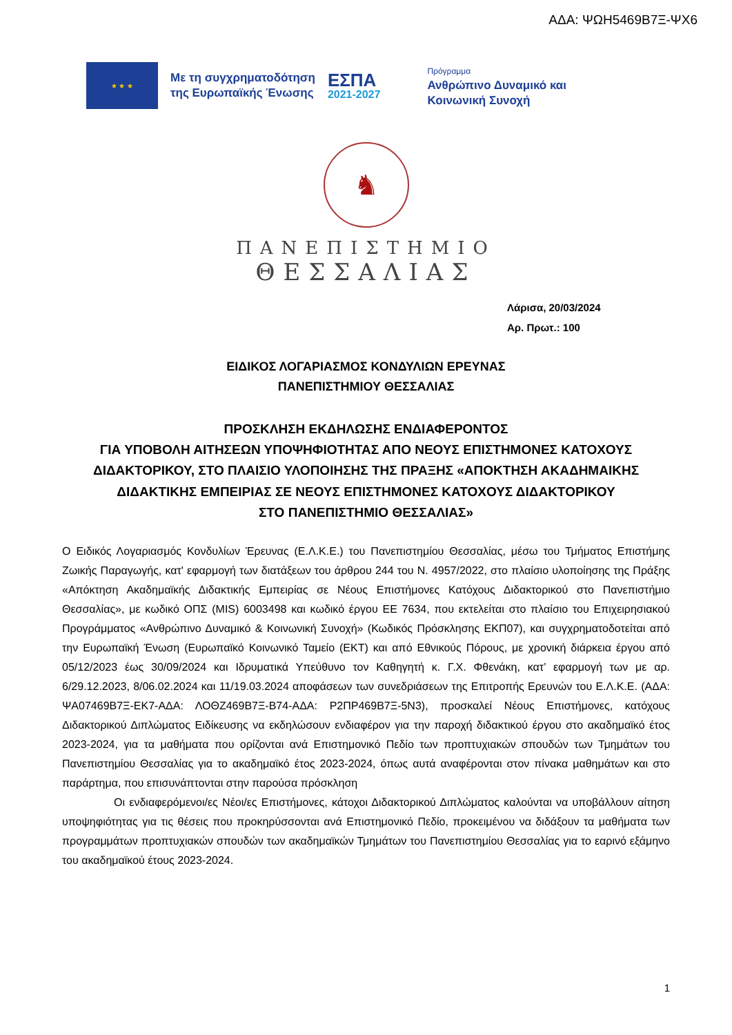ΑΔΑ: ΨΩΗ5469Β7Ξ-ΨΧ6
★ ★ ★
Με τη συγχρηματοδότηση
της Ευρωπαϊκής Ένωσης
ΕΣΠΑ
2021-2027
Πρόγραμμα
Ανθρώπινο Δυναμικό και
Κοινωνική Συνοχή
♞
ΠΑΝΕΠΙΣΤΗΜΙΟ
ΘΕΣΣΑΛΙΑΣ
Λάρισα, 20/03/2024
Αρ. Πρωτ.: 100
ΕΙΔΙΚΟΣ ΛΟΓΑΡΙΑΣΜΟΣ ΚΟΝΔΥΛΙΩΝ ΕΡΕΥΝΑΣ
ΠΑΝΕΠΙΣΤΗΜΙΟΥ ΘΕΣΣΑΛΙΑΣ
ΠΡΟΣΚΛΗΣΗ ΕΚΔΗΛΩΣΗΣ ΕΝΔΙΑΦΕΡΟΝΤΟΣ
ΓΙΑ ΥΠΟΒΟΛΗ ΑΙΤΗΣΕΩΝ ΥΠΟΨΗΦΙΟΤΗΤΑΣ ΑΠΟ ΝΕΟΥΣ ΕΠΙΣΤΗΜΟΝΕΣ ΚΑΤΟΧΟΥΣ ΔΙΔΑΚΤΟΡΙΚΟΥ, ΣΤΟ ΠΛΑΙΣΙΟ ΥΛΟΠΟΙΗΣΗΣ ΤΗΣ ΠΡΑΞΗΣ «ΑΠΟΚΤΗΣΗ ΑΚΑΔΗΜΑΙΚΗΣ ΔΙΔΑΚΤΙΚΗΣ ΕΜΠΕΙΡΙΑΣ ΣΕ ΝΕΟΥΣ ΕΠΙΣΤΗΜΟΝΕΣ ΚΑΤΟΧΟΥΣ ΔΙΔΑΚΤΟΡΙΚΟΥ
ΣΤΟ ΠΑΝΕΠΙΣΤΗΜΙΟ ΘΕΣΣΑΛΙΑΣ»
Ο Ειδικός Λογαριασμός Κονδυλίων Έρευνας (Ε.Λ.Κ.Ε.) του Πανεπιστημίου Θεσσαλίας, μέσω του Τμήματος Επιστήμης Ζωικής Παραγωγής, κατ' εφαρμογή των διατάξεων του άρθρου 244 του Ν. 4957/2022, στο πλαίσιο υλοποίησης της Πράξης «Απόκτηση Ακαδημαϊκής Διδακτικής Εμπειρίας σε Νέους Επιστήμονες Κατόχους Διδακτορικού στο Πανεπιστήμιο Θεσσαλίας», με κωδικό ΟΠΣ (MIS) 6003498 και κωδικό έργου ΕΕ 7634, που εκτελείται στο πλαίσιο του Επιχειρησιακού Προγράμματος «Ανθρώπινο Δυναμικό & Κοινωνική Συνοχή» (Κωδικός Πρόσκλησης ΕΚΠ07), και συγχρηματοδοτείται από την Ευρωπαϊκή Ένωση (Ευρωπαϊκό Κοινωνικό Ταμείο (ΕΚΤ) και από Εθνικούς Πόρους, με χρονική διάρκεια έργου από 05/12/2023 έως 30/09/2024 και Ιδρυματικά Υπεύθυνο τον Καθηγητή κ. Γ.Χ. Φθενάκη, κατ’ εφαρμογή των με αρ. 6/29.12.2023, 8/06.02.2024 και 11/19.03.2024 αποφάσεων των συνεδριάσεων της Επιτροπής Ερευνών του Ε.Λ.Κ.Ε. (ΑΔΑ: ΨΑ07469Β7Ξ-ΕΚ7-ΑΔΑ: ΛΟΘΖ469Β7Ξ-Β74-ΑΔΑ: Ρ2ΠΡ469Β7Ξ-5Ν3), προσκαλεί Νέους Επιστήμονες, κατόχους Διδακτορικού Διπλώματος Ειδίκευσης να εκδηλώσουν ενδιαφέρον για την παροχή διδακτικού έργου στο ακαδημαϊκό έτος 2023-2024, για τα μαθήματα που ορίζονται ανά Επιστημονικό Πεδίο των προπτυχιακών σπουδών των Τμημάτων του Πανεπιστημίου Θεσσαλίας για το ακαδημαϊκό έτος 2023-2024, όπως αυτά αναφέρονται στον πίνακα μαθημάτων και στο παράρτημα, που επισυνάπτονται στην παρούσα πρόσκληση
Οι ενδιαφερόμενοι/ες Νέοι/ες Επιστήμονες, κάτοχοι Διδακτορικού Διπλώματος καλούνται να υποβάλλουν αίτηση υποψηφιότητας για τις θέσεις που προκηρύσσονται ανά Επιστημονικό Πεδίο, προκειμένου να διδάξουν τα μαθήματα των προγραμμάτων προπτυχιακών σπουδών των ακαδημαϊκών Τμημάτων του Πανεπιστημίου Θεσσαλίας για το εαρινό εξάμηνο του ακαδημαϊκού έτους 2023-2024.
1